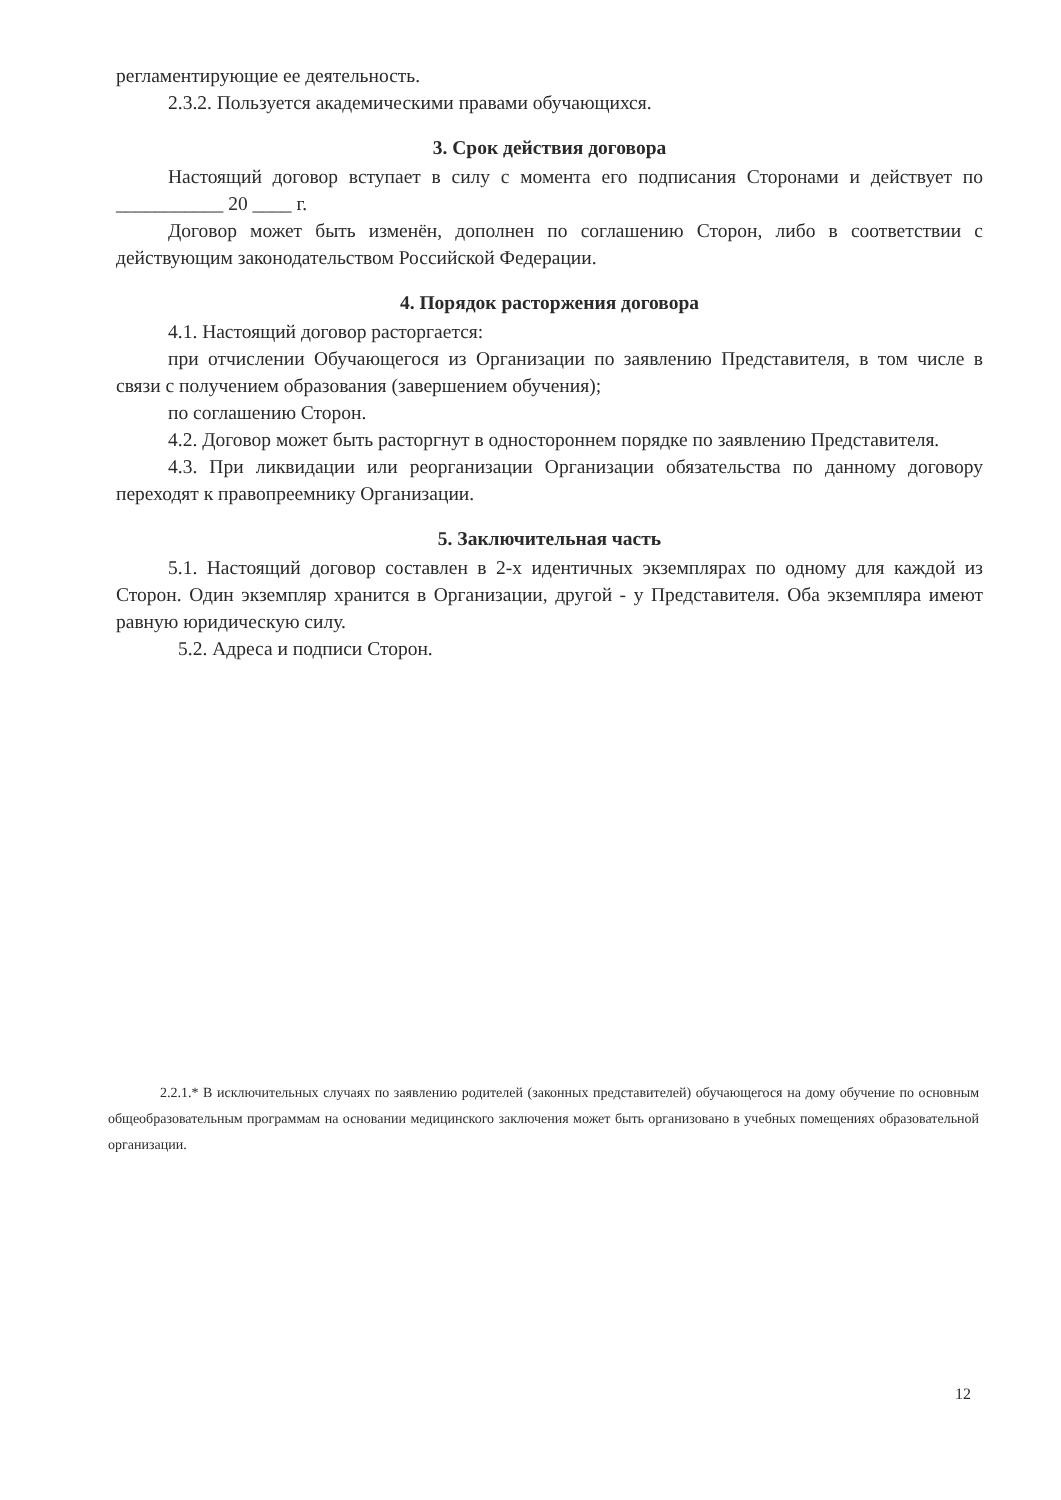регламентирующие ее деятельность.
2.3.2. Пользуется академическими правами обучающихся.
3. Срок действия договора
Настоящий договор вступает в силу с момента его подписания Сторонами и действует по ___________ 20 ____ г.
Договор может быть изменён, дополнен по соглашению Сторон, либо в соответствии с действующим законодательством Российской Федерации.
4. Порядок расторжения договора
4.1. Настоящий договор расторгается:
при отчислении Обучающегося из Организации по заявлению Представителя, в том числе в связи с получением образования (завершением обучения);
по соглашению Сторон.
4.2. Договор может быть расторгнут в одностороннем порядке по заявлению Представителя.
4.3. При ликвидации или реорганизации Организации обязательства по данному договору переходят к правопреемнику Организации.
5. Заключительная часть
5.1. Настоящий договор составлен в 2-х идентичных экземплярах по одному для каждой из Сторон. Один экземпляр хранится в Организации, другой - у Представителя. Оба экземпляра имеют равную юридическую силу.
5.2. Адреса и подписи Сторон.
2.2.1.* В исключительных случаях по заявлению родителей (законных представителей) обучающегося на дому обучение по основным общеобразовательным программам на основании медицинского заключения может быть организовано в учебных помещениях образовательной организации.
12